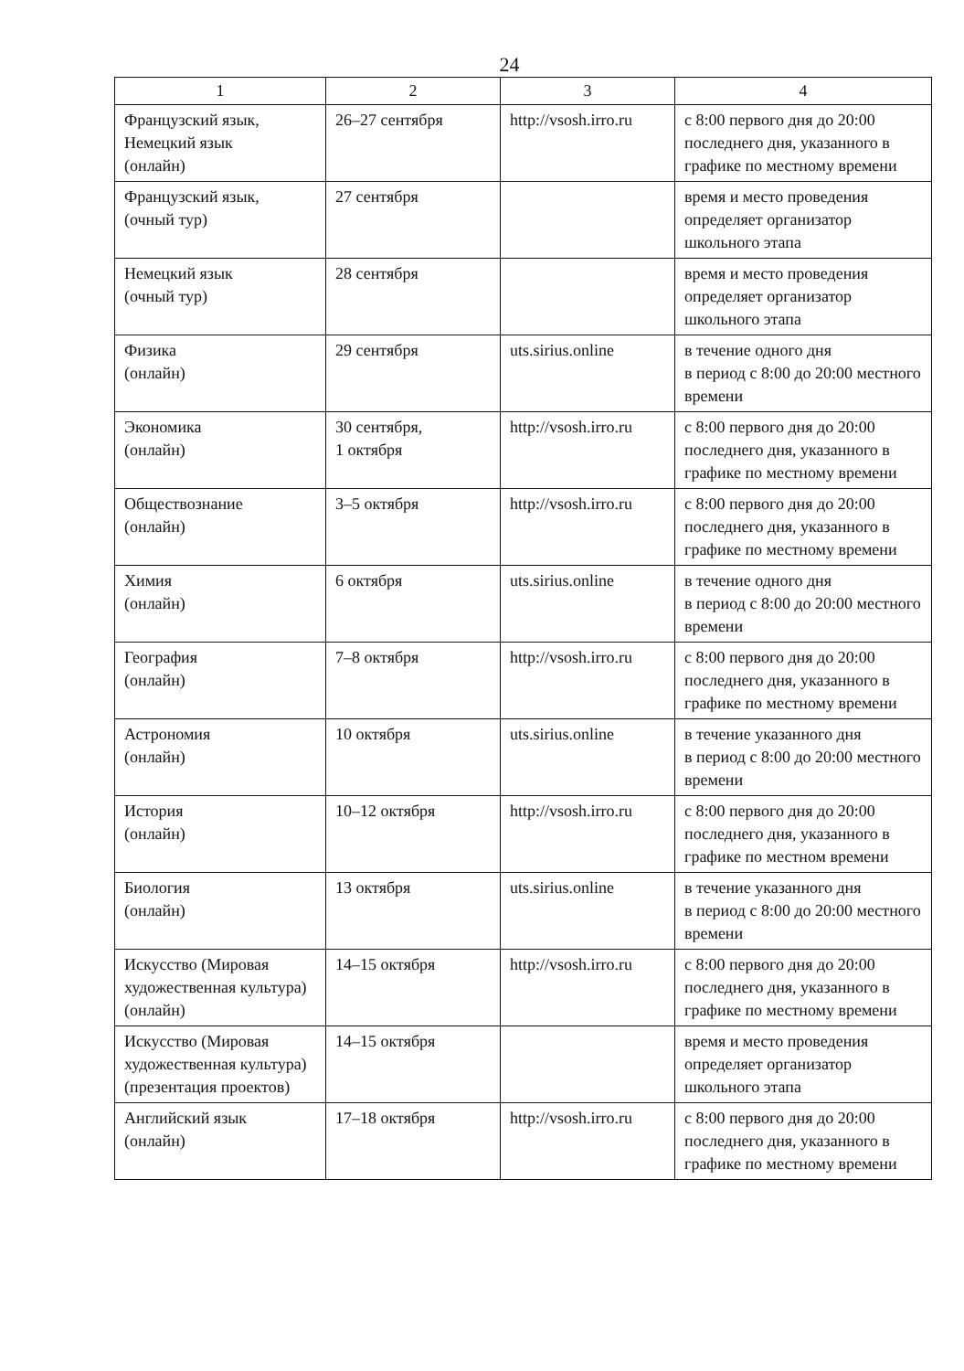24
| 1 | 2 | 3 | 4 |
| --- | --- | --- | --- |
| Французский язык, Немецкий язык (онлайн) | 26–27 сентября | http://vsosh.irro.ru | с 8:00 первого дня до 20:00 последнего дня, указанного в графике по местному времени |
| Французский язык, (очный тур) | 27 сентября | | время и место проведения определяет организатор школьного этапа |
| Немецкий язык (очный тур) | 28 сентября | | время и место проведения определяет организатор школьного этапа |
| Физика (онлайн) | 29 сентября | uts.sirius.online | в течение одного дня в период с 8:00 до 20:00 местного времени |
| Экономика (онлайн) | 30 сентября, 1 октября | http://vsosh.irro.ru | с 8:00 первого дня до 20:00 последнего дня, указанного в графике по местному времени |
| Обществознание (онлайн) | 3–5 октября | http://vsosh.irro.ru | с 8:00 первого дня до 20:00 последнего дня, указанного в графике по местному времени |
| Химия (онлайн) | 6 октября | uts.sirius.online | в течение одного дня в период с 8:00 до 20:00 местного времени |
| География (онлайн) | 7–8 октября | http://vsosh.irro.ru | с 8:00 первого дня до 20:00 последнего дня, указанного в графике по местному времени |
| Астрономия (онлайн) | 10 октября | uts.sirius.online | в течение указанного дня в период с 8:00 до 20:00 местного времени |
| История (онлайн) | 10–12 октября | http://vsosh.irro.ru | с 8:00 первого дня до 20:00 последнего дня, указанного в графике по местном времени |
| Биология (онлайн) | 13 октября | uts.sirius.online | в течение указанного дня в период с 8:00 до 20:00 местного времени |
| Искусство (Мировая художественная культура) (онлайн) | 14–15 октября | http://vsosh.irro.ru | с 8:00 первого дня до 20:00 последнего дня, указанного в графике по местному времени |
| Искусство (Мировая художественная культура) (презентация проектов) | 14–15 октября | | время и место проведения определяет организатор школьного этапа |
| Английский язык (онлайн) | 17–18 октября | http://vsosh.irro.ru | с 8:00 первого дня до 20:00 последнего дня, указанного в графике по местному времени |